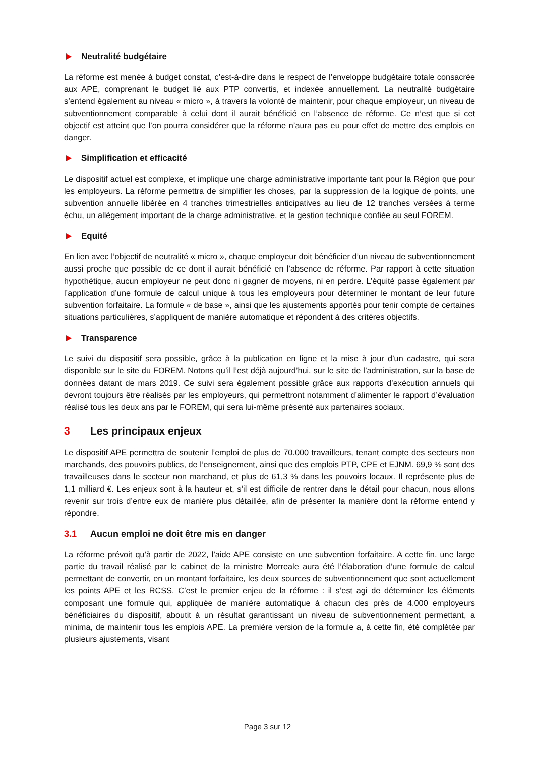Neutralité budgétaire
La réforme est menée à budget constat, c’est-à-dire dans le respect de l’enveloppe budgétaire totale consacrée aux APE, comprenant le budget lié aux PTP convertis, et indexée annuellement. La neutralité budgétaire s’entend également au niveau « micro », à travers la volonté de maintenir, pour chaque employeur, un niveau de subventionnement comparable à celui dont il aurait bénéficié en l’absence de réforme. Ce n’est que si cet objectif est atteint que l’on pourra considérer que la réforme n’aura pas eu pour effet de mettre des emplois en danger.
Simplification et efficacité
Le dispositif actuel est complexe, et implique une charge administrative importante tant pour la Région que pour les employeurs. La réforme permettra de simplifier les choses, par la suppression de la logique de points, une subvention annuelle libérée en 4 tranches trimestrielles anticipatives au lieu de 12 tranches versées à terme échu, un allègement important de la charge administrative, et la gestion technique confiée au seul FOREM.
Equité
En lien avec l’objectif de neutralité « micro », chaque employeur doit bénéficier d’un niveau de subventionnement aussi proche que possible de ce dont il aurait bénéficié en l’absence de réforme. Par rapport à cette situation hypothétique, aucun employeur ne peut donc ni gagner de moyens, ni en perdre. L’équité passe également par l’application d’une formule de calcul unique à tous les employeurs pour déterminer le montant de leur future subvention forfaitaire. La formule « de base », ainsi que les ajustements apportés pour tenir compte de certaines situations particulières, s’appliquent de manière automatique et répondent à des critères objectifs.
Transparence
Le suivi du dispositif sera possible, grâce à la publication en ligne et la mise à jour d’un cadastre, qui sera disponible sur le site du FOREM. Notons qu’il l’est déjà aujourd’hui, sur le site de l’administration, sur la base de données datant de mars 2019. Ce suivi sera également possible grâce aux rapports d’exécution annuels qui devront toujours être réalisés par les employeurs, qui permettront notamment d’alimenter le rapport d’évaluation réalisé tous les deux ans par le FOREM, qui sera lui-même présenté aux partenaires sociaux.
3 Les principaux enjeux
Le dispositif APE permettra de soutenir l’emploi de plus de 70.000 travailleurs, tenant compte des secteurs non marchands, des pouvoirs publics, de l’enseignement, ainsi que des emplois PTP, CPE et EJNM. 69,9 % sont des travailleuses dans le secteur non marchand, et plus de 61,3 % dans les pouvoirs locaux. Il représente plus de 1,1 milliard €. Les enjeux sont à la hauteur et, s’il est difficile de rentrer dans le détail pour chacun, nous allons revenir sur trois d’entre eux de manière plus détaillée, afin de présenter la manière dont la réforme entend y répondre.
3.1 Aucun emploi ne doit être mis en danger
La réforme prévoit qu’à partir de 2022, l’aide APE consiste en une subvention forfaitaire. A cette fin, une large partie du travail réalisé par le cabinet de la ministre Morreale aura été l’élaboration d’une formule de calcul permettant de convertir, en un montant forfaitaire, les deux sources de subventionnement que sont actuellement les points APE et les RCSS. C’est le premier enjeu de la réforme : il s’est agi de déterminer les éléments composant une formule qui, appliquée de manière automatique à chacun des près de 4.000 employeurs bénéficiaires du dispositif, aboutit à un résultat garantissant un niveau de subventionnement permettant, a minima, de maintenir tous les emplois APE. La première version de la formule a, à cette fin, été complétée par plusieurs ajustements, visant
Page 3 sur 12